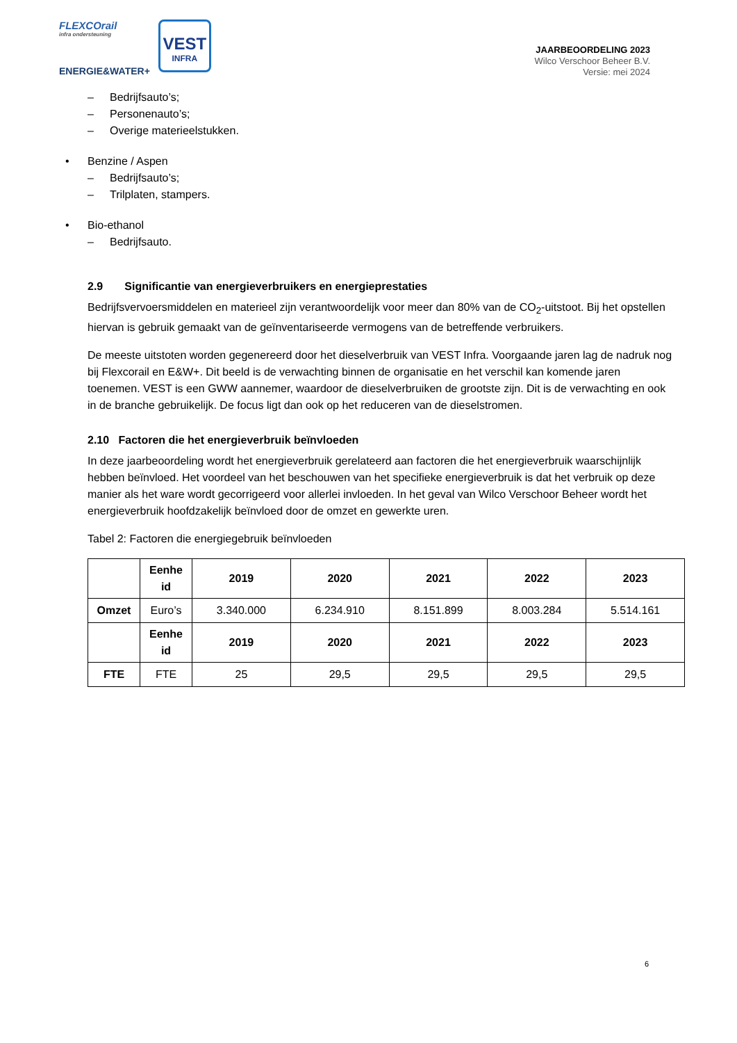FLEXCOrail
infra ondersteuning
ENERGIE&WATER+
VEST
INFRA
JAARBEOORDELING 2023
Wilco Verschoor Beheer B.V.
Versie: mei 2024
– Bedrijfsauto’s;
– Personenauto’s;
– Overige materieelstukken.
• Benzine / Aspen
– Bedrijfsauto’s;
– Trilplaten, stampers.
• Bio-ethanol
– Bedrijfsauto.
2.9 Significantie van energieverbruikers en energieprestaties
Bedrijfsvervoersmiddelen en materieel zijn verantwoordelijk voor meer dan 80% van de CO<sub>2</sub>-uitstoot. Bij het opstellen hiervan is gebruik gemaakt van de geïnventariseerde vermogens van de betreffende verbruikers.
De meeste uitstoten worden gegenereerd door het dieselverbruik van VEST Infra. Voorgaande jaren lag de nadruk nog bij Flexcorail en E&W+. Dit beeld is de verwachting binnen de organisatie en het verschil kan komende jaren toenemen. VEST is een GWW aannemer, waardoor de dieselverbruiken de grootste zijn. Dit is de verwachting en ook in de branche gebruikelijk. De focus ligt dan ook op het reduceren van de dieselstromen.
2.10 Factoren die het energieverbruik beïnvloeden
In deze jaarbeoordeling wordt het energieverbruik gerelateerd aan factoren die het energieverbruik waarschijnlijk hebben beïnvloed. Het voordeel van het beschouwen van het specifieke energieverbruik is dat het verbruik op deze manier als het ware wordt gecorrigeerd voor allerlei invloeden. In het geval van Wilco Verschoor Beheer wordt het energieverbruik hoofdzakelijk beïnvloed door de omzet en gewerkte uren.
Tabel 2: Factoren die energiegebruik beïnvloeden
| | Eenhe id | 2019 | 2020 | 2021 | 2022 | 2023 |
| --- | --- | --- | --- | --- | --- | --- |
| Omzet | Euro’s | 3.340.000 | 6.234.910 | 8.151.899 | 8.003.284 | 5.514.161 |
| | Eenhe id | 2019 | 2020 | 2021 | 2022 | 2023 |
| FTE | FTE | 25 | 29,5 | 29,5 | 29,5 | 29,5 |
6